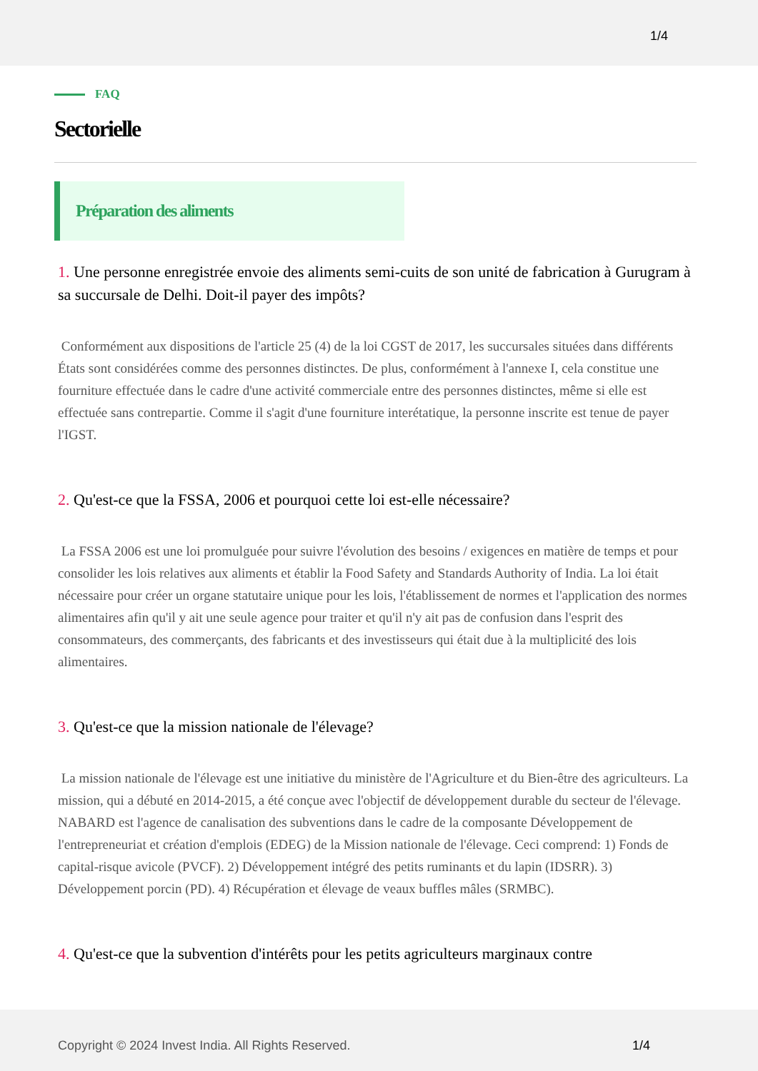1/4
FAQ
Sectorielle
Préparation des aliments
1. Une personne enregistrée envoie des aliments semi-cuits de son unité de fabrication à Gurugram à sa succursale de Delhi. Doit-il payer des impôts?
Conformément aux dispositions de l'article 25 (4) de la loi CGST de 2017, les succursales situées dans différents États sont considérées comme des personnes distinctes. De plus, conformément à l'annexe I, cela constitue une fourniture effectuée dans le cadre d'une activité commerciale entre des personnes distinctes, même si elle est effectuée sans contrepartie. Comme il s'agit d'une fourniture interétatique, la personne inscrite est tenue de payer l'IGST.
2. Qu'est-ce que la FSSA, 2006 et pourquoi cette loi est-elle nécessaire?
La FSSA 2006 est une loi promulguée pour suivre l'évolution des besoins / exigences en matière de temps et pour consolider les lois relatives aux aliments et établir la Food Safety and Standards Authority of India. La loi était nécessaire pour créer un organe statutaire unique pour les lois, l'établissement de normes et l'application des normes alimentaires afin qu'il y ait une seule agence pour traiter et qu'il n'y ait pas de confusion dans l'esprit des consommateurs, des commerçants, des fabricants et des investisseurs qui était due à la multiplicité des lois alimentaires.
3. Qu'est-ce que la mission nationale de l'élevage?
La mission nationale de l'élevage est une initiative du ministère de l'Agriculture et du Bien-être des agriculteurs. La mission, qui a débuté en 2014-2015, a été conçue avec l'objectif de développement durable du secteur de l'élevage. NABARD est l'agence de canalisation des subventions dans le cadre de la composante Développement de l'entrepreneuriat et création d'emplois (EDEG) de la Mission nationale de l'élevage. Ceci comprend: 1) Fonds de capital-risque avicole (PVCF). 2) Développement intégré des petits ruminants et du lapin (IDSRR). 3) Développement porcin (PD). 4) Récupération et élevage de veaux buffles mâles (SRMBC).
4. Qu'est-ce que la subvention d'intérêts pour les petits agriculteurs marginaux contre
Copyright © 2024 Invest India. All Rights Reserved. 1/4